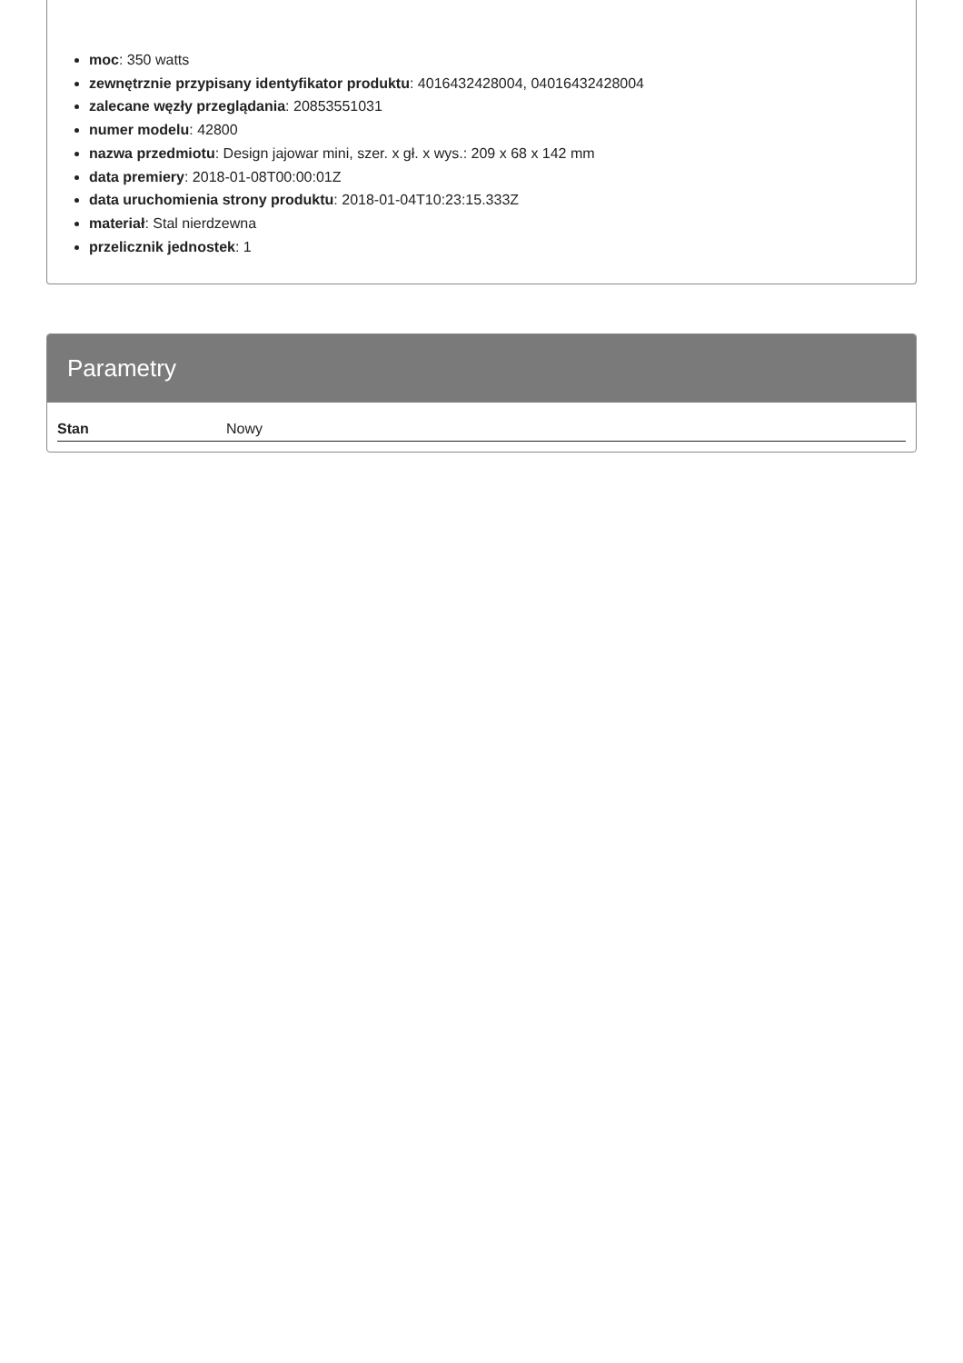moc: 350 watts
zewnętrznie przypisany identyfikator produktu: 4016432428004, 04016432428004
zalecane węzły przeglądania: 20853551031
numer modelu: 42800
nazwa przedmiotu: Design jajowar mini, szer. x gł. x wys.: 209 x 68 x 142 mm
data premiery: 2018-01-08T00:00:01Z
data uruchomienia strony produktu: 2018-01-04T10:23:15.333Z
materiał: Stal nierdzewna
przelicznik jednostek: 1
Parametry
| Stan | Nowy |